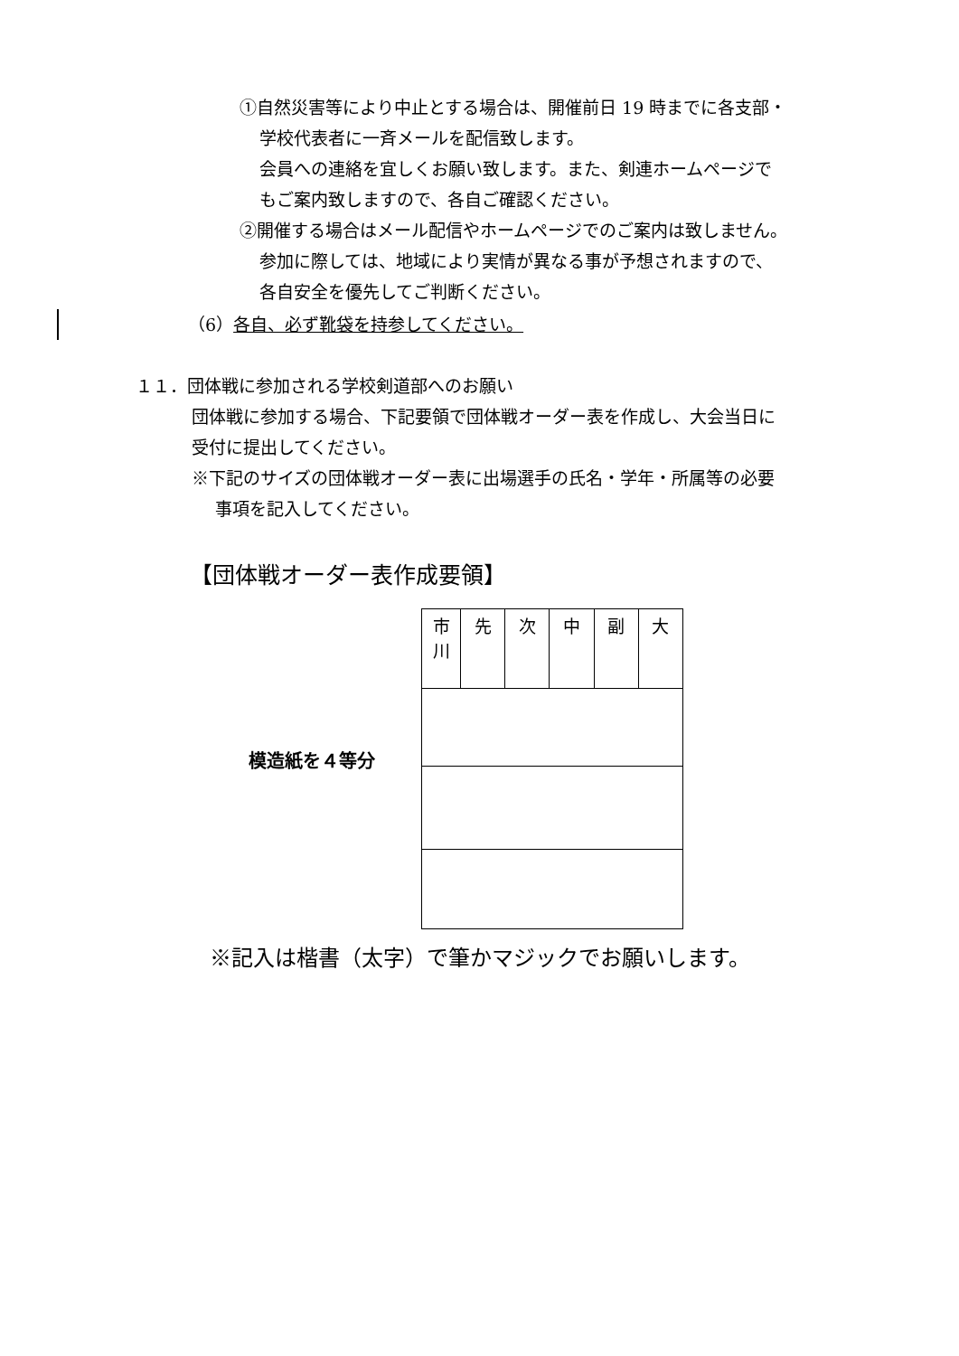①自然災害等により中止とする場合は、開催前日 19 時までに各支部・
学校代表者に一斉メールを配信致します。
会員への連絡を宜しくお願い致します。また、剣連ホームページで
もご案内致しますので、各自ご確認ください。
②開催する場合はメール配信やホームページでのご案内は致しません。
参加に際しては、地域により実情が異なる事が予想されますので、
各自安全を優先してご判断ください。
（6）各自、必ず靴袋を持参してください。
１１．団体戦に参加される学校剣道部へのお願い
団体戦に参加する場合、下記要領で団体戦オーダー表を作成し、大会当日に
受付に提出してください。
※下記のサイズの団体戦オーダー表に出場選手の氏名・学年・所属等の必要
事項を記入してください。
【団体戦オーダー表作成要領】
模造紙を４等分
| 市 川 | 先 | 次 | 中 | 副 | 大 |
※記入は楷書（太字）で筆かマジックでお願いします。